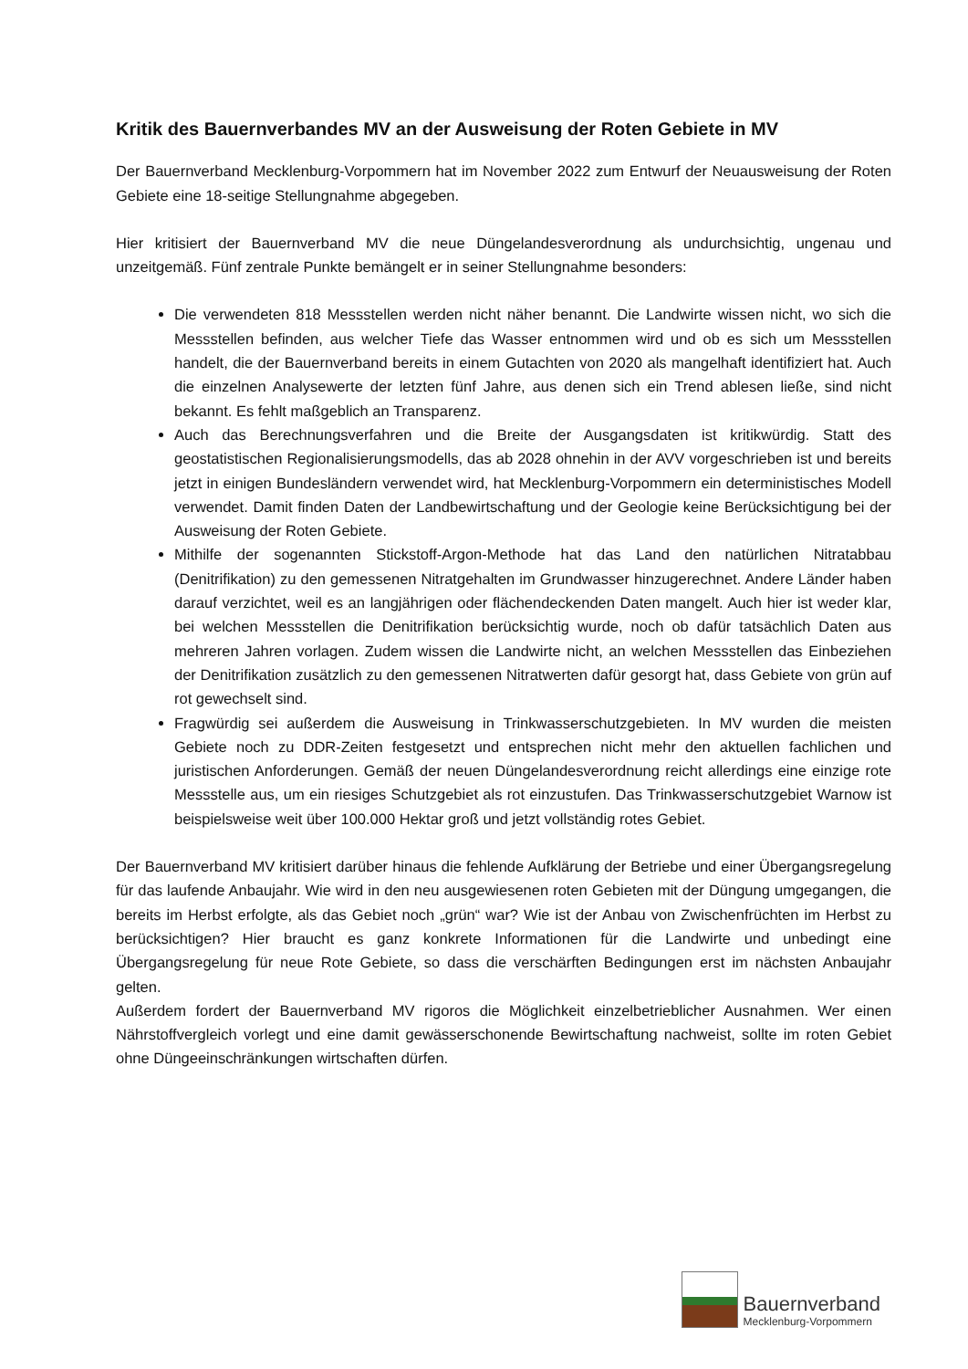Kritik des Bauernverbandes MV an der Ausweisung der Roten Gebiete in MV
Der Bauernverband Mecklenburg-Vorpommern hat im November 2022 zum Entwurf der Neuausweisung der Roten Gebiete eine 18-seitige Stellungnahme abgegeben.
Hier kritisiert der Bauernverband MV die neue Düngelandesverordnung als undurchsichtig, ungenau und unzeitgemäß. Fünf zentrale Punkte bemängelt er in seiner Stellungnahme besonders:
Die verwendeten 818 Messstellen werden nicht näher benannt. Die Landwirte wissen nicht, wo sich die Messstellen befinden, aus welcher Tiefe das Wasser entnommen wird und ob es sich um Messstellen handelt, die der Bauernverband bereits in einem Gutachten von 2020 als mangelhaft identifiziert hat. Auch die einzelnen Analysewerte der letzten fünf Jahre, aus denen sich ein Trend ablesen ließe, sind nicht bekannt. Es fehlt maßgeblich an Transparenz.
Auch das Berechnungsverfahren und die Breite der Ausgangsdaten ist kritikwürdig. Statt des geostatistischen Regionalisierungsmodells, das ab 2028 ohnehin in der AVV vorgeschrieben ist und bereits jetzt in einigen Bundesländern verwendet wird, hat Mecklenburg-Vorpommern ein deterministisches Modell verwendet. Damit finden Daten der Landbewirtschaftung und der Geologie keine Berücksichtigung bei der Ausweisung der Roten Gebiete.
Mithilfe der sogenannten Stickstoff-Argon-Methode hat das Land den natürlichen Nitratabbau (Denitrifikation) zu den gemessenen Nitratgehalten im Grundwasser hinzugerechnet. Andere Länder haben darauf verzichtet, weil es an langjährigen oder flächendeckenden Daten mangelt. Auch hier ist weder klar, bei welchen Messstellen die Denitrifikation berücksichtig wurde, noch ob dafür tatsächlich Daten aus mehreren Jahren vorlagen. Zudem wissen die Landwirte nicht, an welchen Messstellen das Einbeziehen der Denitrifikation zusätzlich zu den gemessenen Nitratwerten dafür gesorgt hat, dass Gebiete von grün auf rot gewechselt sind.
Fragwürdig sei außerdem die Ausweisung in Trinkwasserschutzgebieten. In MV wurden die meisten Gebiete noch zu DDR-Zeiten festgesetzt und entsprechen nicht mehr den aktuellen fachlichen und juristischen Anforderungen. Gemäß der neuen Düngelandesverordnung reicht allerdings eine einzige rote Messstelle aus, um ein riesiges Schutzgebiet als rot einzustufen. Das Trinkwasserschutzgebiet Warnow ist beispielsweise weit über 100.000 Hektar groß und jetzt vollständig rotes Gebiet.
Der Bauernverband MV kritisiert darüber hinaus die fehlende Aufklärung der Betriebe und einer Übergangsregelung für das laufende Anbaujahr. Wie wird in den neu ausgewiesenen roten Gebieten mit der Düngung umgegangen, die bereits im Herbst erfolgte, als das Gebiet noch „grün“ war? Wie ist der Anbau von Zwischenfrüchten im Herbst zu berücksichtigen? Hier braucht es ganz konkrete Informationen für die Landwirte und unbedingt eine Übergangsregelung für neue Rote Gebiete, so dass die verschärften Bedingungen erst im nächsten Anbaujahr gelten.
Außerdem fordert der Bauernverband MV rigoros die Möglichkeit einzelbetrieblicher Ausnahmen. Wer einen Nährstoffvergleich vorlegt und eine damit gewässerschonende Bewirtschaftung nachweist, sollte im roten Gebiet ohne Düngeeinschränkungen wirtschaften dürfen.
Bauernverband
Mecklenburg-Vorpommern